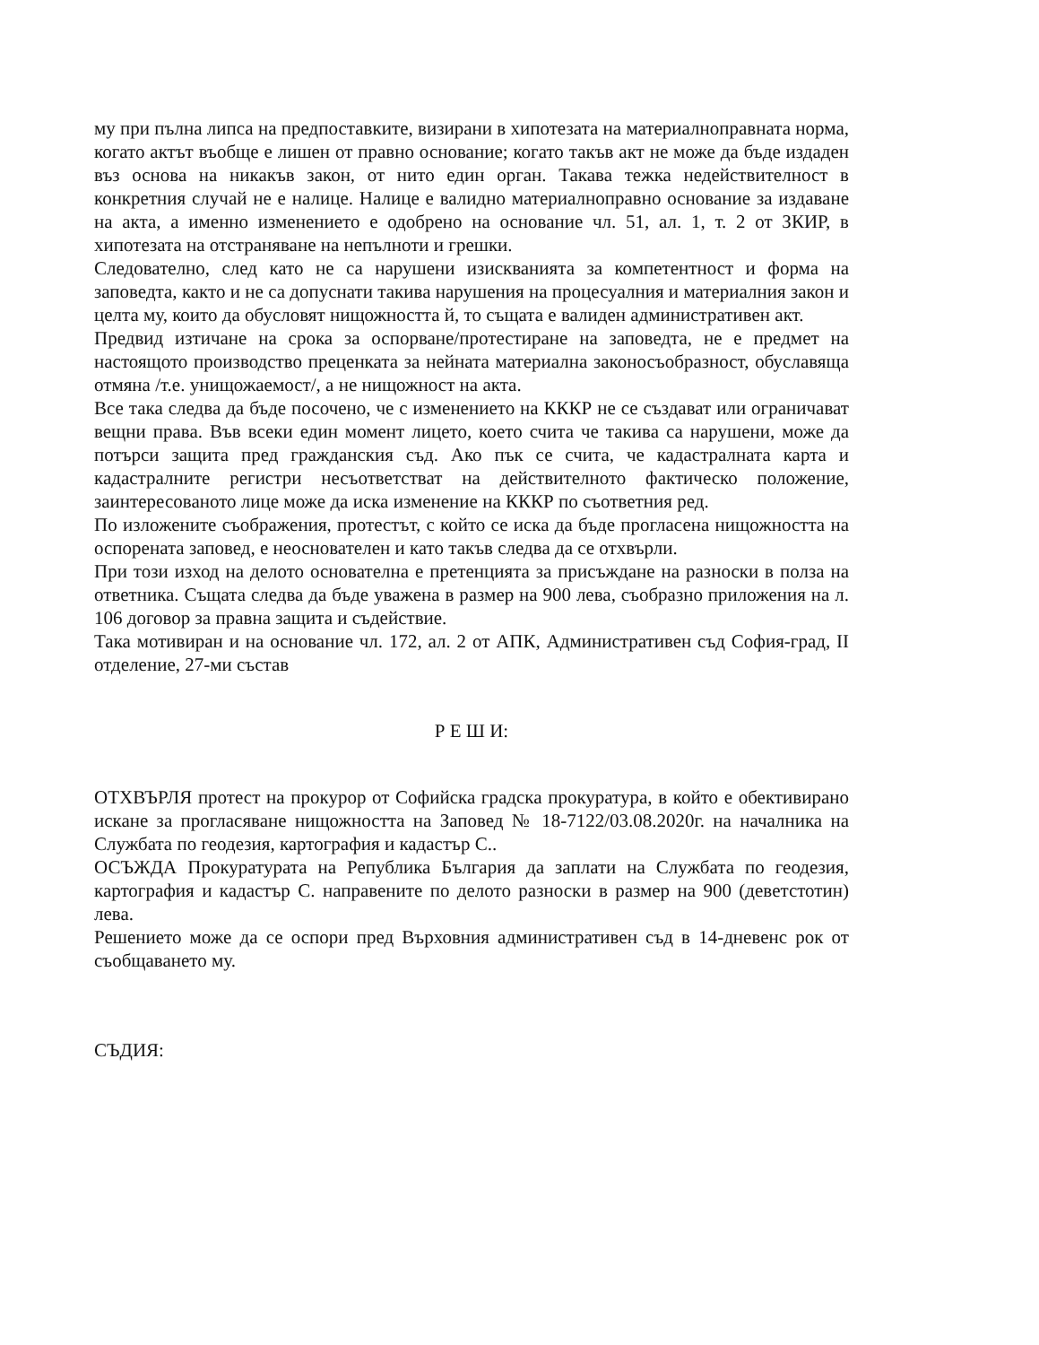му при пълна липса на предпоставките, визирани в хипотезата на материалноправната норма, когато актът въобще е лишен от правно основание; когато такъв акт не може да бъде издаден въз основа на никакъв закон, от нито един орган. Такава тежка недействителност в конкретния случай не е налице. Налице е валидно материалноправно основание за издаване на акта, а именно изменението е одобрено на основание чл. 51, ал. 1, т. 2 от ЗКИР, в хипотезата на отстраняване на непълноти и грешки.
Следователно, след като не са нарушени изискванията за компетентност и форма на заповедта, както и не са допуснати такива нарушения на процесуалния и материалния закон и целта му, които да обусловят нищожността й, то същата е валиден административен акт.
Предвид изтичане на срока за оспорване/протестиране на заповедта, не е предмет на настоящото производство преценката за нейната материална законосъобразност, обуславяща отмяна /т.е. унищожаемост/, а не нищожност на акта.
Все така следва да бъде посочено, че с изменението на КККР не се създават или ограничават вещни права. Във всеки един момент лицето, което счита че такива са нарушени, може да потърси защита пред гражданския съд. Ако пък се счита, че кадастралната карта и кадастралните регистри несъответстват на действителното фактическо положение, заинтересованото лице може да иска изменение на КККР по съответния ред.
По изложените съображения, протестът, с който се иска да бъде прогласена нищожността на оспорената заповед, е неоснователен и като такъв следва да се отхвърли.
При този изход на делото основателна е претенцията за присъждане на разноски в полза на ответника. Същата следва да бъде уважена в размер на 900 лева, съобразно приложения на л. 106 договор за правна защита и съдействие.
Така мотивиран и на основание чл. 172, ал. 2 от АПК, Административен съд София-град, II отделение, 27-ми състав
Р Е Ш И:
ОТХВЪРЛЯ протест на прокурор от Софийска градска прокуратура, в който е обективирано искане за прогласяване нищожността на Заповед № 18-7122/03.08.2020г. на началника на Службата по геодезия, картография и кадастър С..
ОСЪЖДА Прокуратурата на Република България да заплати на Службата по геодезия, картография и кадастър С. направените по делото разноски в размер на 900 (деветстотин) лева.
Решението може да се оспори пред Върховния административен съд в 14-дневенс рок от съобщаването му.
СЪДИЯ: